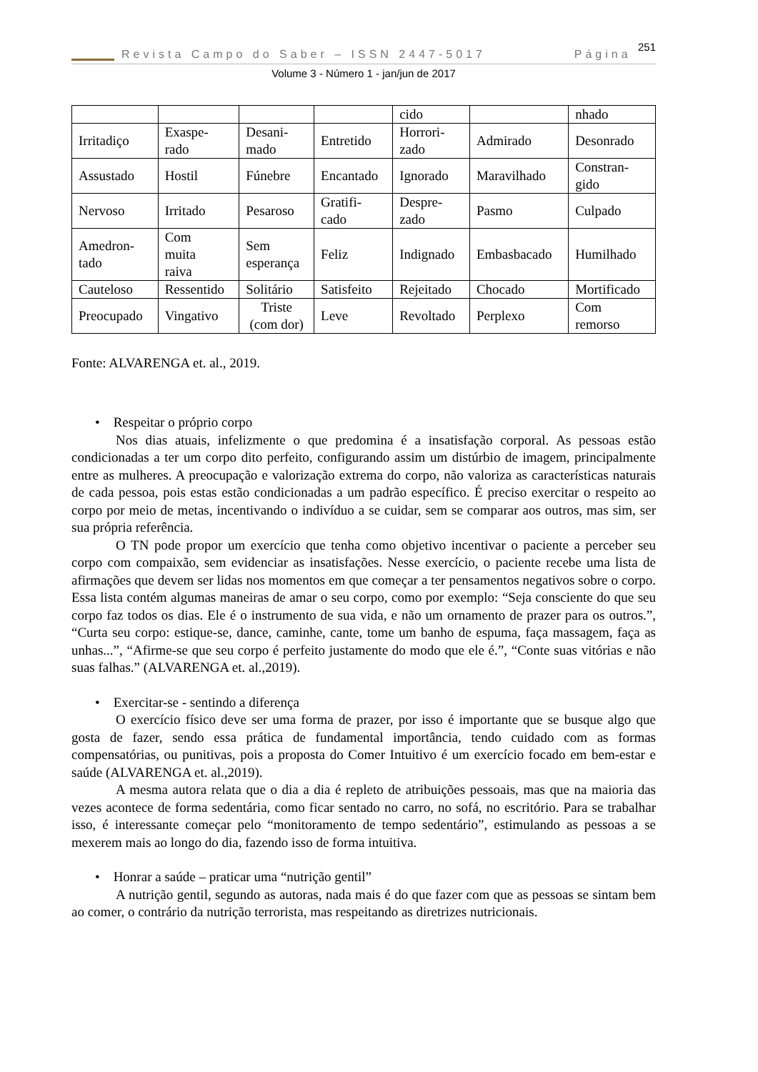Revista Campo do Saber – ISSN 2447-5017 Página 251
Volume 3 - Número 1 - jan/jun de 2017
| | | | | cido | | nhado |
| Irritadiço | Exaspe- rado | Desani- mado | Entretido | Horrori- zado | Admirado | Desonrado |
| Assustado | Hostil | Fúnebre | Encantado | Ignorado | Maravilhado | Constran- gido |
| Nervoso | Irritado | Pesaroso | Gratifi- cado | Despre- zado | Pasmo | Culpado |
| Amedron- tado | Com muita raiva | Sem esperança | Feliz | Indignado | Embasbacado | Humilhado |
| Cauteloso | Ressentido | Solitário | Satisfeito | Rejeitado | Chocado | Mortificado |
| Preocupado | Vingativo | Triste (com dor) | Leve | Revoltado | Perplexo | Com remorso |
Fonte: ALVARENGA et. al., 2019.
• Respeitar o próprio corpo
Nos dias atuais, infelizmente o que predomina é a insatisfação corporal. As pessoas estão condicionadas a ter um corpo dito perfeito, configurando assim um distúrbio de imagem, principalmente entre as mulheres. A preocupação e valorização extrema do corpo, não valoriza as características naturais de cada pessoa, pois estas estão condicionadas a um padrão específico. É preciso exercitar o respeito ao corpo por meio de metas, incentivando o indivíduo a se cuidar, sem se comparar aos outros, mas sim, ser sua própria referência.
O TN pode propor um exercício que tenha como objetivo incentivar o paciente a perceber seu corpo com compaixão, sem evidenciar as insatisfações. Nesse exercício, o paciente recebe uma lista de afirmações que devem ser lidas nos momentos em que começar a ter pensamentos negativos sobre o corpo. Essa lista contém algumas maneiras de amar o seu corpo, como por exemplo: “Seja consciente do que seu corpo faz todos os dias. Ele é o instrumento de sua vida, e não um ornamento de prazer para os outros.”, “Curta seu corpo: estique-se, dance, caminhe, cante, tome um banho de espuma, faça massagem, faça as unhas...”, “Afirme-se que seu corpo é perfeito justamente do modo que ele é.”, “Conte suas vitórias e não suas falhas.” (ALVARENGA et. al.,2019).
• Exercitar-se - sentindo a diferença
O exercício físico deve ser uma forma de prazer, por isso é importante que se busque algo que gosta de fazer, sendo essa prática de fundamental importância, tendo cuidado com as formas compensatórias, ou punitivas, pois a proposta do Comer Intuitivo é um exercício focado em bem-estar e saúde (ALVARENGA et. al.,2019).
A mesma autora relata que o dia a dia é repleto de atribuições pessoais, mas que na maioria das vezes acontece de forma sedentária, como ficar sentado no carro, no sofá, no escritório. Para se trabalhar isso, é interessante começar pelo “monitoramento de tempo sedentário”, estimulando as pessoas a se mexerem mais ao longo do dia, fazendo isso de forma intuitiva.
• Honrar a saúde – praticar uma “nutrição gentil”
A nutrição gentil, segundo as autoras, nada mais é do que fazer com que as pessoas se sintam bem ao comer, o contrário da nutrição terrorista, mas respeitando as diretrizes nutricionais.